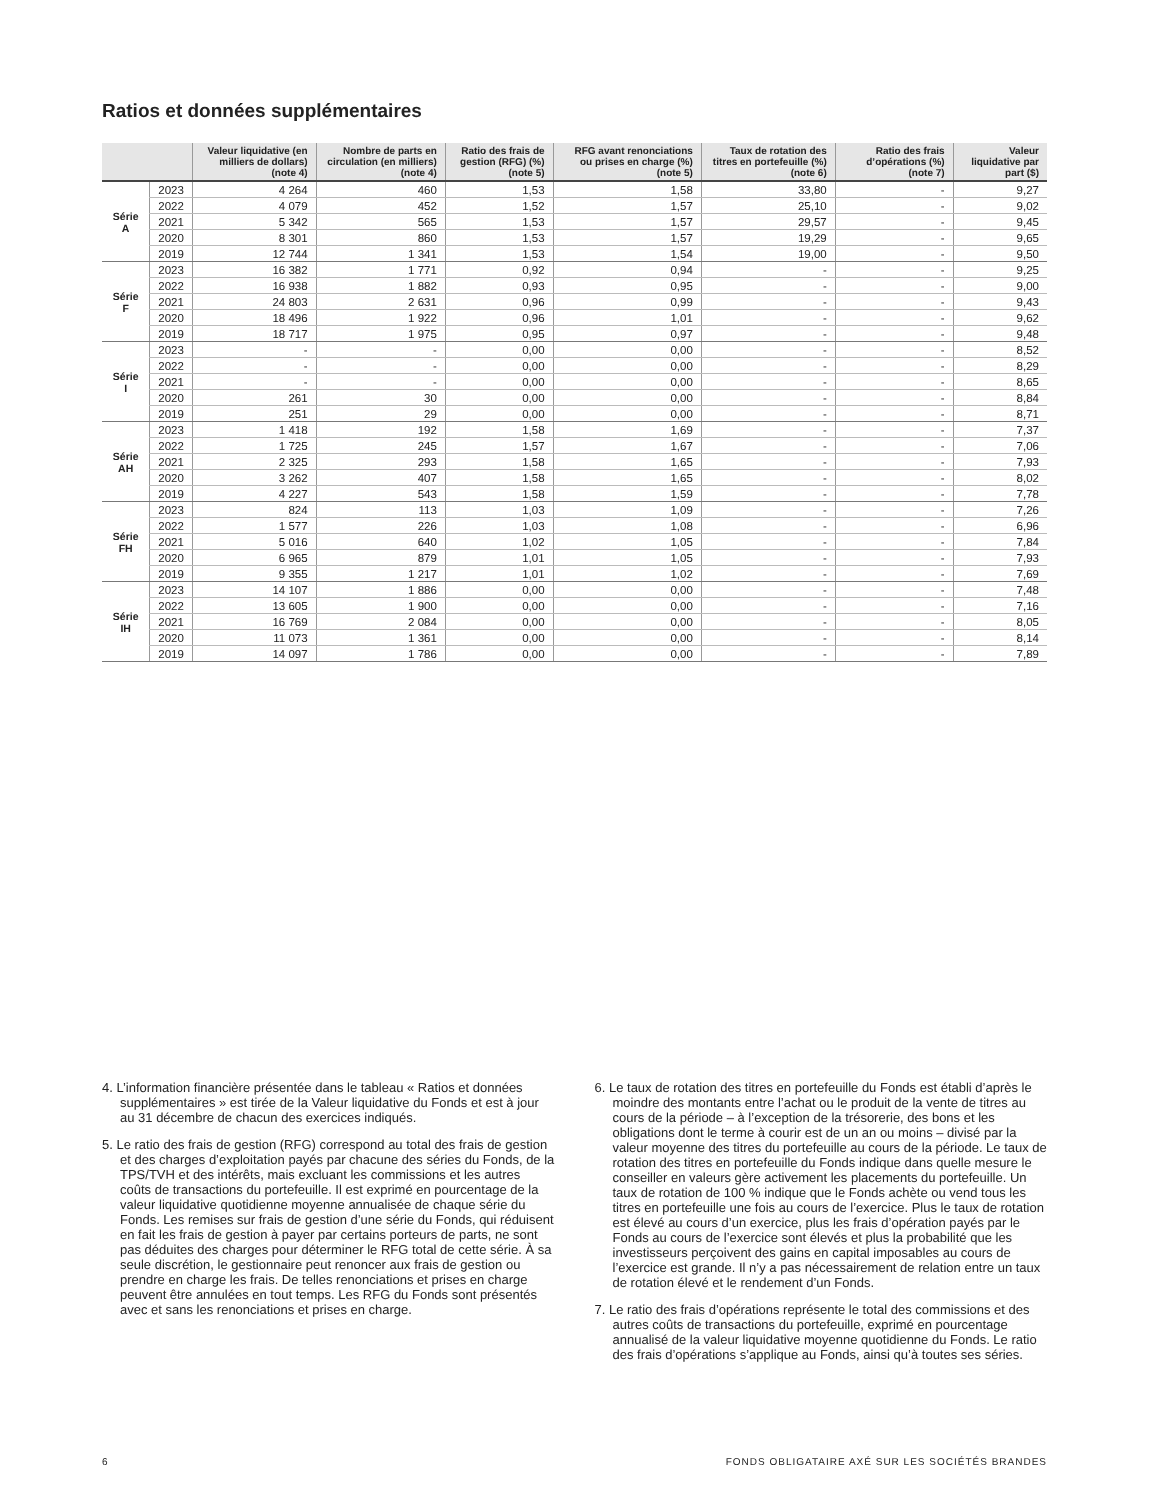Ratios et données supplémentaires
| | | Valeur liquidative (en milliers de dollars) (note 4) | Nombre de parts en circulation (en milliers) (note 4) | Ratio des frais de gestion (RFG) (%) (note 5) | RFG avant renonciations ou prises en charge (%) (note 5) | Taux de rotation des titres en portefeuille (%) (note 6) | Ratio des frais d’opérations (%) (note 7) | Valeur liquidative par part ($) |
| --- | --- | --- | --- | --- | --- | --- | --- | --- |
| Série A | 2023 | 4 264 | 460 | 1,53 | 1,58 | 33,80 | - | 9,27 |
| | 2022 | 4 079 | 452 | 1,52 | 1,57 | 25,10 | - | 9,02 |
| | 2021 | 5 342 | 565 | 1,53 | 1,57 | 29,57 | - | 9,45 |
| | 2020 | 8 301 | 860 | 1,53 | 1,57 | 19,29 | - | 9,65 |
| | 2019 | 12 744 | 1 341 | 1,53 | 1,54 | 19,00 | - | 9,50 |
| Série F | 2023 | 16 382 | 1 771 | 0,92 | 0,94 | - | - | 9,25 |
| | 2022 | 16 938 | 1 882 | 0,93 | 0,95 | - | - | 9,00 |
| | 2021 | 24 803 | 2 631 | 0,96 | 0,99 | - | - | 9,43 |
| | 2020 | 18 496 | 1 922 | 0,96 | 1,01 | - | - | 9,62 |
| | 2019 | 18 717 | 1 975 | 0,95 | 0,97 | - | - | 9,48 |
| Série I | 2023 | - | - | 0,00 | 0,00 | - | - | 8,52 |
| | 2022 | - | - | 0,00 | 0,00 | - | - | 8,29 |
| | 2021 | - | - | 0,00 | 0,00 | - | - | 8,65 |
| | 2020 | 261 | 30 | 0,00 | 0,00 | - | - | 8,84 |
| | 2019 | 251 | 29 | 0,00 | 0,00 | - | - | 8,71 |
| Série AH | 2023 | 1 418 | 192 | 1,58 | 1,69 | - | - | 7,37 |
| | 2022 | 1 725 | 245 | 1,57 | 1,67 | - | - | 7,06 |
| | 2021 | 2 325 | 293 | 1,58 | 1,65 | - | - | 7,93 |
| | 2020 | 3 262 | 407 | 1,58 | 1,65 | - | - | 8,02 |
| | 2019 | 4 227 | 543 | 1,58 | 1,59 | - | - | 7,78 |
| Série FH | 2023 | 824 | 113 | 1,03 | 1,09 | - | - | 7,26 |
| | 2022 | 1 577 | 226 | 1,03 | 1,08 | - | - | 6,96 |
| | 2021 | 5 016 | 640 | 1,02 | 1,05 | - | - | 7,84 |
| | 2020 | 6 965 | 879 | 1,01 | 1,05 | - | - | 7,93 |
| | 2019 | 9 355 | 1 217 | 1,01 | 1,02 | - | - | 7,69 |
| Série IH | 2023 | 14 107 | 1 886 | 0,00 | 0,00 | - | - | 7,48 |
| | 2022 | 13 605 | 1 900 | 0,00 | 0,00 | - | - | 7,16 |
| | 2021 | 16 769 | 2 084 | 0,00 | 0,00 | - | - | 8,05 |
| | 2020 | 11 073 | 1 361 | 0,00 | 0,00 | - | - | 8,14 |
| | 2019 | 14 097 | 1 786 | 0,00 | 0,00 | - | - | 7,89 |
4. L’information financière présentée dans le tableau « Ratios et données supplémentaires » est tirée de la Valeur liquidative du Fonds et est à jour au 31 décembre de chacun des exercices indiqués.
5. Le ratio des frais de gestion (RFG) correspond au total des frais de gestion et des charges d’exploitation payés par chacune des séries du Fonds, de la TPS/TVH et des intérêts, mais excluant les commissions et les autres coûts de transactions du portefeuille. Il est exprimé en pourcentage de la valeur liquidative quotidienne moyenne annualisée de chaque série du Fonds. Les remises sur frais de gestion d’une série du Fonds, qui réduisent en fait les frais de gestion à payer par certains porteurs de parts, ne sont pas déduites des charges pour déterminer le RFG total de cette série. À sa seule discrétion, le gestionnaire peut renoncer aux frais de gestion ou prendre en charge les frais. De telles renonciations et prises en charge peuvent être annulées en tout temps. Les RFG du Fonds sont présentés avec et sans les renonciations et prises en charge.
6. Le taux de rotation des titres en portefeuille du Fonds est établi d’après le moindre des montants entre l’achat ou le produit de la vente de titres au cours de la période – à l’exception de la trésorerie, des bons et les obligations dont le terme à courir est de un an ou moins – divisé par la valeur moyenne des titres du portefeuille au cours de la période. Le taux de rotation des titres en portefeuille du Fonds indique dans quelle mesure le conseiller en valeurs gère activement les placements du portefeuille. Un taux de rotation de 100 % indique que le Fonds achète ou vend tous les titres en portefeuille une fois au cours de l’exercice. Plus le taux de rotation est élevé au cours d’un exercice, plus les frais d’opération payés par le Fonds au cours de l’exercice sont élevés et plus la probabilité que les investisseurs perçoivent des gains en capital imposables au cours de l’exercice est grande. Il n’y a pas nécessairement de relation entre un taux de rotation élevé et le rendement d’un Fonds.
7. Le ratio des frais d’opérations représente le total des commissions et des autres coûts de transactions du portefeuille, exprimé en pourcentage annualisé de la valeur liquidative moyenne quotidienne du Fonds. Le ratio des frais d’opérations s’applique au Fonds, ainsi qu’à toutes ses séries.
6 FONDS OBLIGATAIRE AXÉ SUR LES SOCIÉTÉS BRANDES